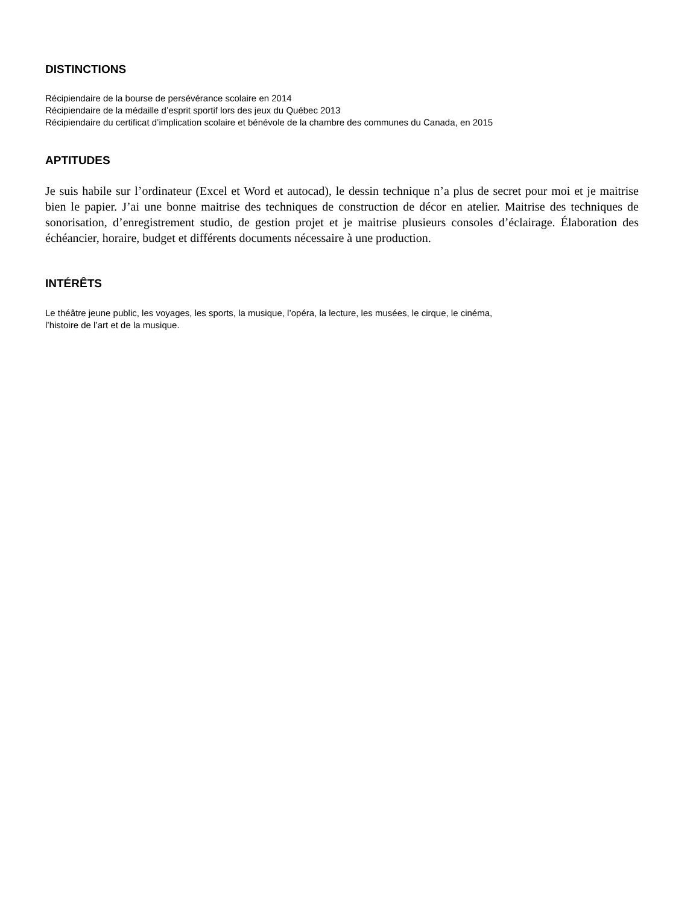DISTINCTIONS
Récipiendaire de la bourse de persévérance scolaire en 2014
Récipiendaire de la médaille d’esprit sportif lors des jeux du Québec 2013
Récipiendaire du certificat d’implication scolaire et bénévole de la chambre des communes du Canada, en 2015
APTITUDES
Je suis habile sur l’ordinateur (Excel et Word et autocad), le dessin technique n’a plus de secret pour moi et je maitrise bien le papier. J’ai une bonne maitrise des techniques de construction de décor en atelier. Maitrise des techniques de sonorisation, d’enregistrement studio, de gestion projet et je maitrise plusieurs consoles d’éclairage. Élaboration des échéancier, horaire, budget et différents documents nécessaire à une production.
INTÉRÊTS
Le théâtre jeune public, les voyages, les sports, la musique, l’opéra, la lecture, les musées, le cirque, le cinéma,
l’histoire de l’art et de la musique.